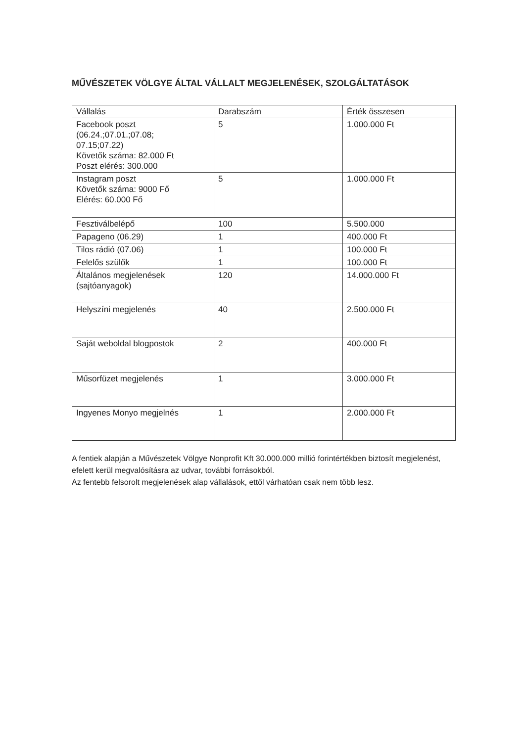MŰVÉSZETEK VÖLGYE ÁLTAL VÁLLALT MEGJELENÉSEK, SZOLGÁLTATÁSOK
| Vállalás | Darabszám | Érték összesen |
| --- | --- | --- |
| Facebook poszt (06.24.;07.01.;07.08; 07.15;07.22) Követők száma: 82.000 Ft Poszt elérés: 300.000 | 5 | 1.000.000 Ft |
| Instagram poszt Követők száma: 9000 Fő Elérés: 60.000 Fő | 5 | 1.000.000 Ft |
| Fesztiválbelépő | 100 | 5.500.000 |
| Papageno (06.29) | 1 | 400.000 Ft |
| Tilos rádió (07.06) | 1 | 100.000 Ft |
| Felelős szülők | 1 | 100.000 Ft |
| Általános megjelenések (sajtóanyagok) | 120 | 14.000.000 Ft |
| Helyszíni megjelenés | 40 | 2.500.000 Ft |
| Saját weboldal blogpostok | 2 | 400.000 Ft |
| Műsorfüzet megjelenés | 1 | 3.000.000 Ft |
| Ingyenes Monyo megjelnés | 1 | 2.000.000 Ft |
A fentiek alapján a Művészetek Völgye Nonprofit Kft 30.000.000 millió forintértékben biztosít megjelenést, efelett kerül megvalósításra az udvar, további forrásokból.
Az fentebb felsorolt megjelenések alap vállalások, ettől várhatóan csak nem több lesz.